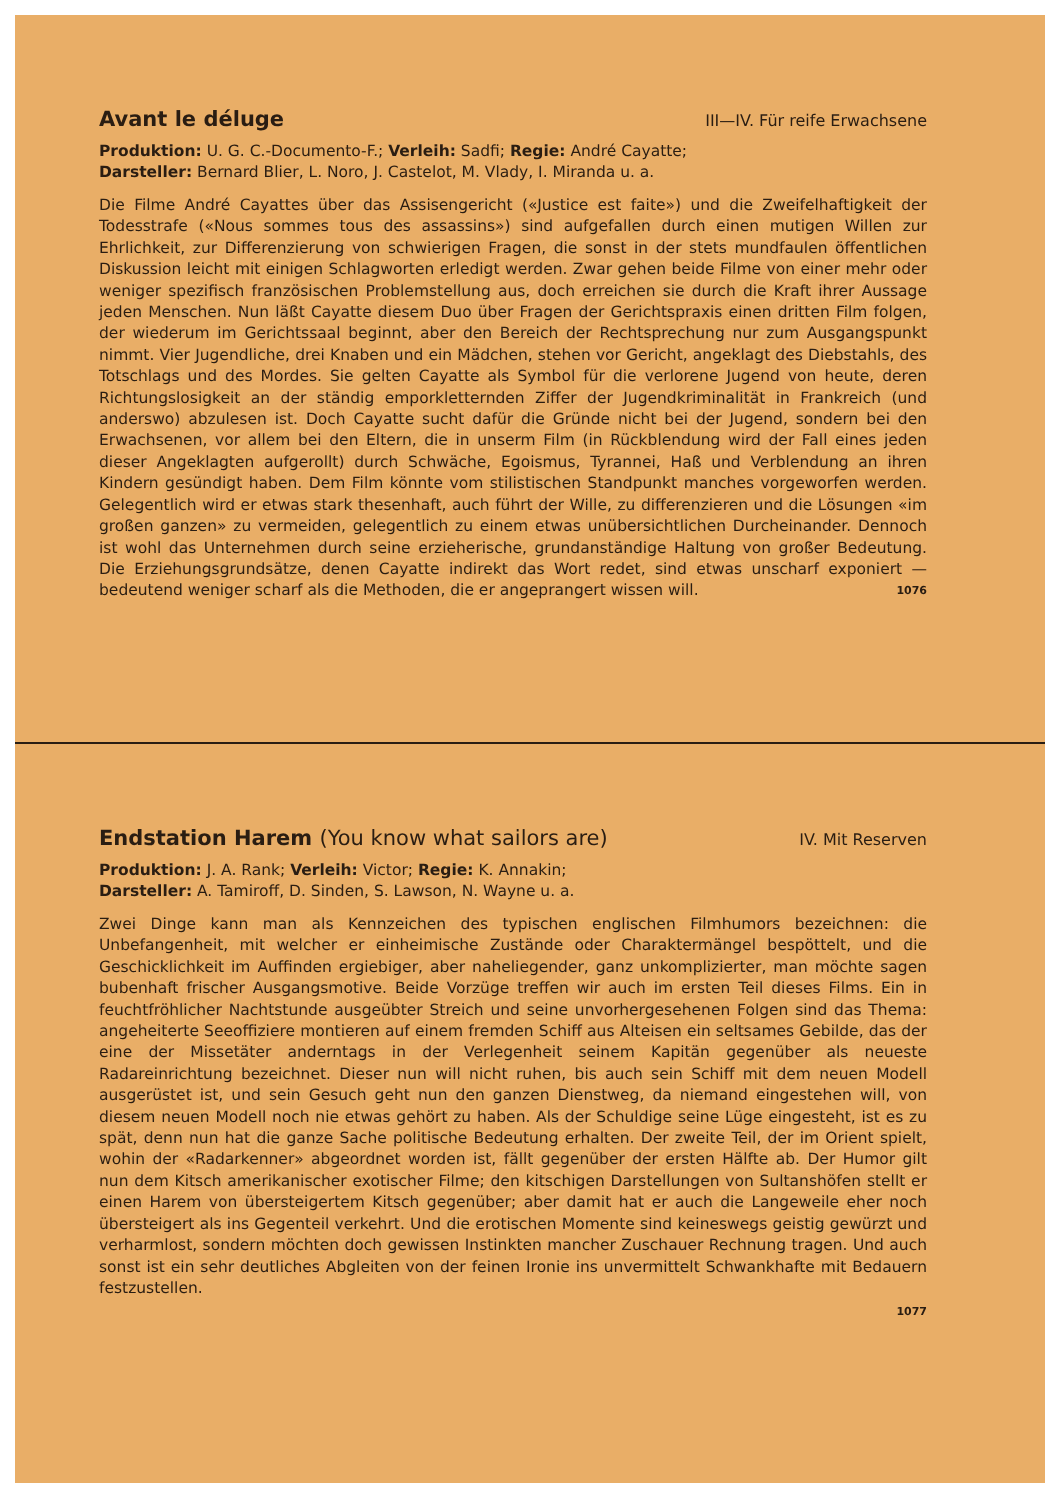Avant le déluge
III—IV. Für reife Erwachsene
Produktion: U. G. C.-Documento-F.; Verleih: Sadfi; Regie: André Cayatte;
Darsteller: Bernard Blier, L. Noro, J. Castelot, M. Vlady, I. Miranda u. a.
Die Filme André Cayattes über das Assisengericht («Justice est faite») und die Zweifelhaftigkeit der Todesstrafe («Nous sommes tous des assassins») sind aufgefallen durch einen mutigen Willen zur Ehrlichkeit, zur Differenzierung von schwierigen Fragen, die sonst in der stets mundfaulen öffentlichen Diskussion leicht mit einigen Schlagworten erledigt werden. Zwar gehen beide Filme von einer mehr oder weniger spezifisch französischen Problemstellung aus, doch erreichen sie durch die Kraft ihrer Aussage jeden Menschen. Nun läßt Cayatte diesem Duo über Fragen der Gerichtspraxis einen dritten Film folgen, der wiederum im Gerichtssaal beginnt, aber den Bereich der Rechtsprechung nur zum Ausgangspunkt nimmt. Vier Jugendliche, drei Knaben und ein Mädchen, stehen vor Gericht, angeklagt des Diebstahls, des Totschlags und des Mordes. Sie gelten Cayatte als Symbol für die verlorene Jugend von heute, deren Richtungslosigkeit an der ständig emporkletternden Ziffer der Jugendkriminalität in Frankreich (und anderswo) abzulesen ist. Doch Cayatte sucht dafür die Gründe nicht bei der Jugend, sondern bei den Erwachsenen, vor allem bei den Eltern, die in unserm Film (in Rückblendung wird der Fall eines jeden dieser Angeklagten aufgerollt) durch Schwäche, Egoismus, Tyrannei, Haß und Verblendung an ihren Kindern gesündigt haben. Dem Film könnte vom stilistischen Standpunkt manches vorgeworfen werden. Gelegentlich wird er etwas stark thesenhaft, auch führt der Wille, zu differenzieren und die Lösungen «im großen ganzen» zu vermeiden, gelegentlich zu einem etwas unübersichtlichen Durcheinander. Dennoch ist wohl das Unternehmen durch seine erzieherische, grundanständige Haltung von großer Bedeutung. Die Erziehungsgrundsätze, denen Cayatte indirekt das Wort redet, sind etwas unscharf exponiert — bedeutend weniger scharf als die Methoden, die er angeprangert wissen will. 1076
Endstation Harem (You know what sailors are)
IV. Mit Reserven
Produktion: J. A. Rank; Verleih: Victor; Regie: K. Annakin;
Darsteller: A. Tamiroff, D. Sinden, S. Lawson, N. Wayne u. a.
Zwei Dinge kann man als Kennzeichen des typischen englischen Filmhumors bezeichnen: die Unbefangenheit, mit welcher er einheimische Zustände oder Charaktermängel bespöttelt, und die Geschicklichkeit im Auffinden ergiebiger, aber naheliegender, ganz unkomplizierter, man möchte sagen bubenhaft frischer Ausgangsmotive. Beide Vorzüge treffen wir auch im ersten Teil dieses Films. Ein in feuchtfröhlicher Nachtstunde ausgeübter Streich und seine unvorhergesehenen Folgen sind das Thema: angeheiterte Seeoffiziere montieren auf einem fremden Schiff aus Alteisen ein seltsames Gebilde, das der eine der Missetäter anderntags in der Verlegenheit seinem Kapitän gegenüber als neueste Radareinrichtung bezeichnet. Dieser nun will nicht ruhen, bis auch sein Schiff mit dem neuen Modell ausgerüstet ist, und sein Gesuch geht nun den ganzen Dienstweg, da niemand eingestehen will, von diesem neuen Modell noch nie etwas gehört zu haben. Als der Schuldige seine Lüge eingesteht, ist es zu spät, denn nun hat die ganze Sache politische Bedeutung erhalten. Der zweite Teil, der im Orient spielt, wohin der «Radarkenner» abgeordnet worden ist, fällt gegenüber der ersten Hälfte ab. Der Humor gilt nun dem Kitsch amerikanischer exotischer Filme; den kitschigen Darstellungen von Sultanshöfen stellt er einen Harem von übersteigertem Kitsch gegenüber; aber damit hat er auch die Langeweile eher noch übersteigert als ins Gegenteil verkehrt. Und die erotischen Momente sind keineswegs geistig gewürzt und verharmlost, sondern möchten doch gewissen Instinkten mancher Zuschauer Rechnung tragen. Und auch sonst ist ein sehr deutliches Abgleiten von der feinen Ironie ins unvermittelt Schwankhafte mit Bedauern festzustellen.
1077